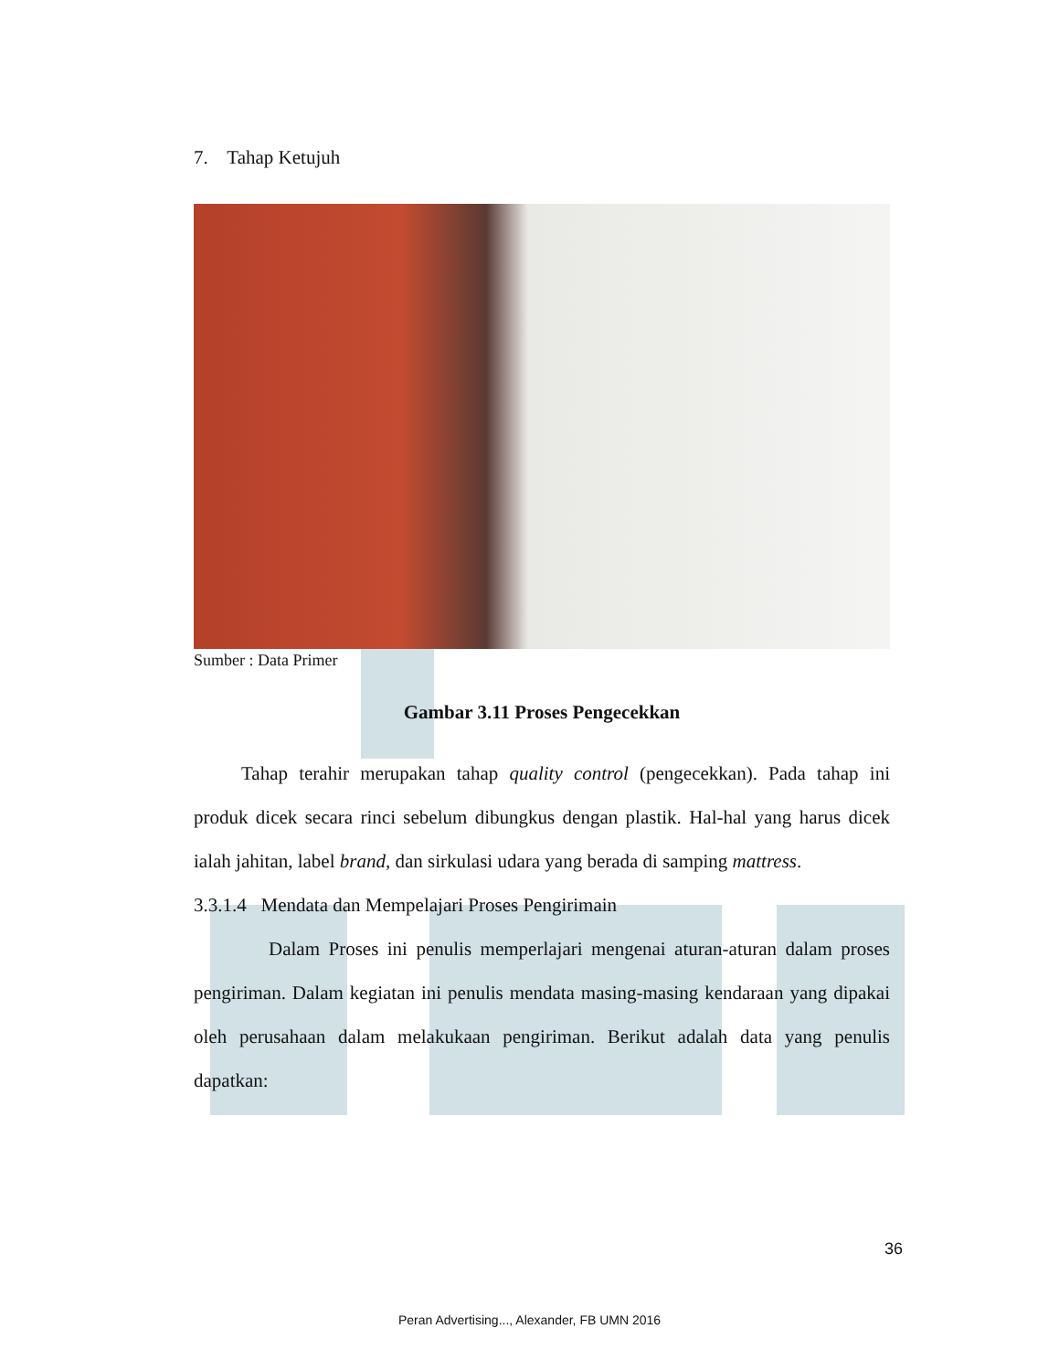7. Tahap Ketujuh
Sumber : Data Primer
Gambar 3.11 Proses Pengecekkan
Tahap terahir merupakan tahap quality control (pengecekkan). Pada tahap ini produk dicek secara rinci sebelum dibungkus dengan plastik. Hal-hal yang harus dicek ialah jahitan, label brand, dan sirkulasi udara yang berada di samping mattress.
3.3.1.4 Mendata dan Mempelajari Proses Pengirimain
Dalam Proses ini penulis memperlajari mengenai aturan-aturan dalam proses pengiriman. Dalam kegiatan ini penulis mendata masing-masing kendaraan yang dipakai oleh perusahaan dalam melakukaan pengiriman. Berikut adalah data yang penulis dapatkan:
36
Peran Advertising..., Alexander, FB UMN 2016